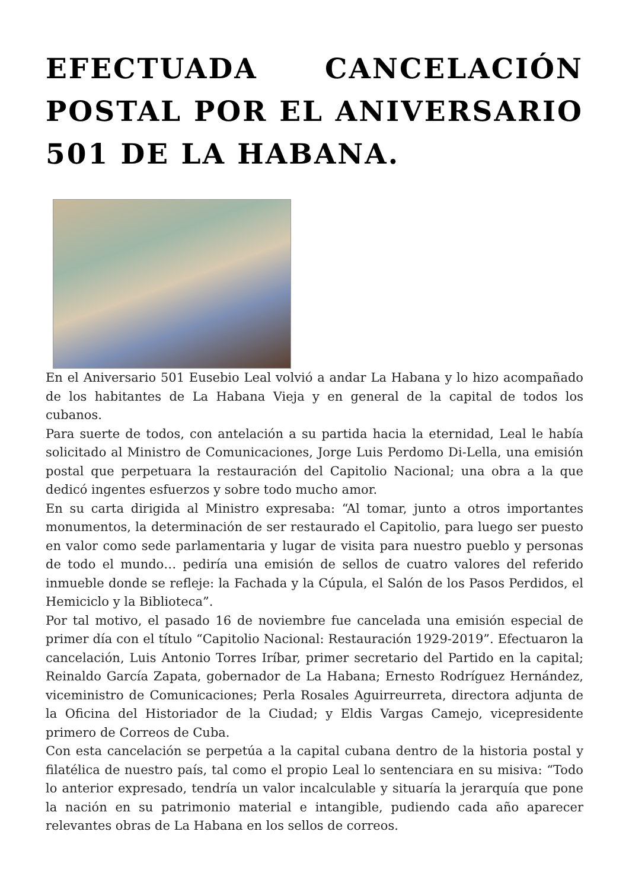EFECTUADA CANCELACIÓN POSTAL POR EL ANIVERSARIO 501 DE LA HABANA.
En el Aniversario 501 Eusebio Leal volvió a andar La Habana y lo hizo acompañado de los habitantes de La Habana Vieja y en general de la capital de todos los cubanos.
Para suerte de todos, con antelación a su partida hacia la eternidad, Leal le había solicitado al Ministro de Comunicaciones, Jorge Luis Perdomo Di-Lella, una emisión postal que perpetuara la restauración del Capitolio Nacional; una obra a la que dedicó ingentes esfuerzos y sobre todo mucho amor.
En su carta dirigida al Ministro expresaba: “Al tomar, junto a otros importantes monumentos, la determinación de ser restaurado el Capitolio, para luego ser puesto en valor como sede parlamentaria y lugar de visita para nuestro pueblo y personas de todo el mundo… pediría una emisión de sellos de cuatro valores del referido inmueble donde se refleje: la Fachada y la Cúpula, el Salón de los Pasos Perdidos, el Hemiciclo y la Biblioteca”.
Por tal motivo, el pasado 16 de noviembre fue cancelada una emisión especial de primer día con el título “Capitolio Nacional: Restauración 1929-2019”. Efectuaron la cancelación, Luis Antonio Torres Iríbar, primer secretario del Partido en la capital; Reinaldo García Zapata, gobernador de La Habana; Ernesto Rodríguez Hernández, viceministro de Comunicaciones; Perla Rosales Aguirreurreta, directora adjunta de la Oficina del Historiador de la Ciudad; y Eldis Vargas Camejo, vicepresidente primero de Correos de Cuba.
Con esta cancelación se perpetúa a la capital cubana dentro de la historia postal y filatélica de nuestro país, tal como el propio Leal lo sentenciara en su misiva: “Todo lo anterior expresado, tendría un valor incalculable y situaría la jerarquía que pone la nación en su patrimonio material e intangible, pudiendo cada año aparecer relevantes obras de La Habana en los sellos de correos.